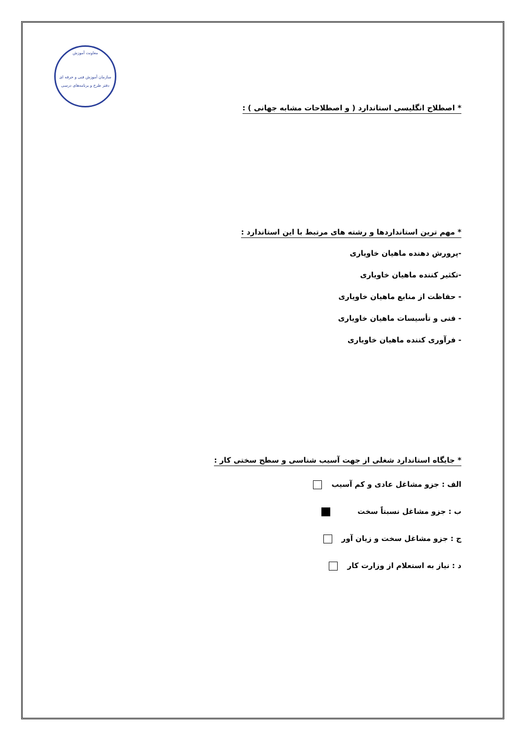معاونت آموزش
سازمان آموزش فنی و حرفه ای
دفتر طرح و برنامه‌های درسی
* اصطلاح انگلیسی استاندارد ( و اصطلاحات مشابه جهانی ) :
* مهم ترین استانداردها و رشته های مرتبط با این استاندارد :
-پرورش دهنده ماهیان خاویاری
-تکثیر کننده ماهیان خاویاری
- حفاظت از منابع ماهیان خاویاری
- فنی و تأسیسات ماهیان خاویاری
- فرآوری کننده ماهیان خاویاری
* جایگاه استاندارد شغلی از جهت آسیب شناسی و سطح سختی کار :
الف : جزو مشاغل عادی و کم آسیب
ب : جزو مشاغل نسبتاً سخت
ج : جزو مشاغل سخت و زیان آور
د : نیاز به استعلام از وزارت کار